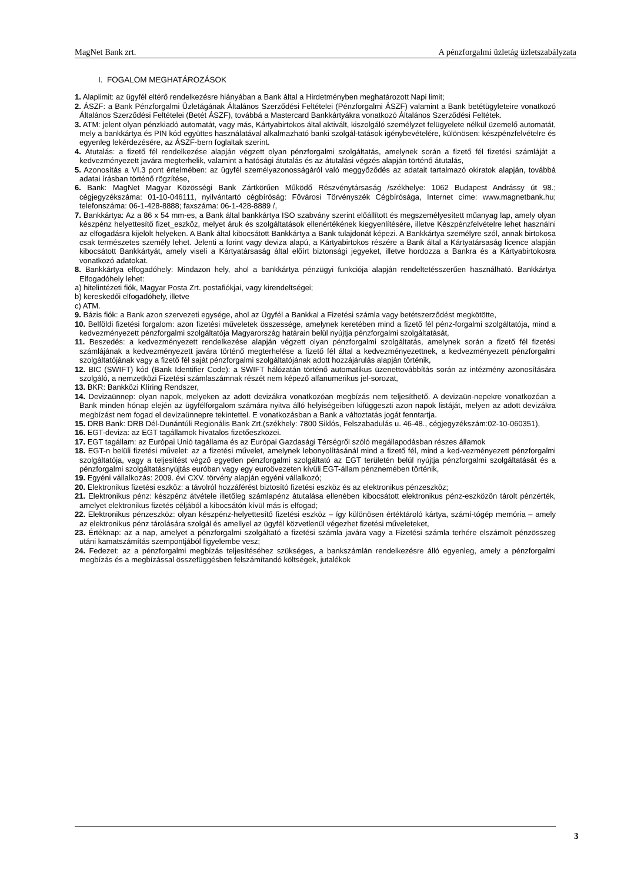MagNet Bank zrt. A pénzforgalmi üzletág üzletszabályzata
I. FOGALOM MEGHATÁROZÁSOK
1. Alaplimit: az ügyfél eltérő rendelkezésre hiányában a Bank által a Hirdetményben meghatározott Napi limit;
2. ÁSZF: a Bank Pénzforgalmi Üzletágának Általános Szerződési Feltételei (Pénzforgalmi ÁSZF) valamint a Bank betétügyleteire vonatkozó Általános Szerződési Feltételei (Betét ÁSZF), továbbá a Mastercard Bankkártyákra vonatkozó Általános Szerződési Feltétek.
3. ATM: jelent olyan pénzkiadó automatát, vagy más, Kártyabirtokos által aktivált, kiszolgáló személyzet felügyelete nélkül üzemelő automatát, mely a bankkártya és PIN kód együttes használatával alkalmazható banki szolgál-tatások igénybevételére, különösen: készpénzfelvételre és egyenleg lekérdezésére, az ÁSZF-bern foglaltak szerint.
4. Átutalás: a fizető fél rendelkezése alapján végzett olyan pénzforgalmi szolgáltatás, amelynek során a fizető fél fizetési számláját a kedvezményezett javára megterhelik, valamint a hatósági átutalás és az átutalási végzés alapján történő átutalás,
5. Azonosítás a VI.3 pont értelmében: az ügyfél személyazonosságáról való meggyőződés az adatait tartalmazó okiratok alapján, továbbá adatai írásban történő rögzítése,
6. Bank: MagNet Magyar Közösségi Bank Zártkörűen Működő Részvénytársaság /székhelye: 1062 Budapest Andrássy út 98.; cégjegyzékszáma: 01-10-046111, nyilvántartó cégbíróság: Fővárosi Törvényszék Cégbírósága, Internet címe: www.magnetbank.hu; telefonszáma: 06-1-428-8888; faxszáma: 06-1-428-8889 /,
7. Bankkártya: Az a 86 x 54 mm-es, a Bank által bankkártya ISO szabvány szerint előállított és megszemélyesített műanyag lap, amely olyan készpénz helyettesítő fizet_eszköz, melyet áruk és szolgáltatások ellenértékének kiegyenlítésére, illetve Készpénzfelvételre lehet használni az elfogadásra kijelölt helyeken. A Bank által kibocsátott Bankkártya a Bank tulajdonát képezi. A Bankkártya személyre szól, annak birtokosa csak természetes személy lehet. Jelenti a forint vagy deviza alapú, a Kártyabirtokos részére a Bank által a Kártyatársaság licence alapján kibocsátott Bankkártyát, amely viseli a Kártyatársaság által előírt biztonsági jegyeket, illetve hordozza a Bankra és a Kártyabirtokosra vonatkozó adatokat.
8. Bankkártya elfogadóhely: Mindazon hely, ahol a bankkártya pénzügyi funkciója alapján rendeltetésszerűen használható. Bankkártya Elfogadóhely lehet:
a) hitelintézeti fiók, Magyar Posta Zrt. postafiókjai, vagy kirendeltségei;
b) kereskedői elfogadóhely, illetve
c) ATM.
9. Bázis fiók: a Bank azon szervezeti egysége, ahol az Ügyfél a Bankkal a Fizetési számla vagy betétszerződést megkötötte,
10. Belföldi fizetési forgalom: azon fizetési műveletek összessége, amelynek keretében mind a fizető fél pénz-forgalmi szolgáltatója, mind a kedvezményezett pénzforgalmi szolgáltatója Magyarország határain belül nyújtja pénzforgalmi szolgáltatását,
11. Beszedés: a kedvezményezett rendelkezése alapján végzett olyan pénzforgalmi szolgáltatás, amelynek során a fizető fél fizetési számlájának a kedvezményezett javára történő megterhelése a fizető fél által a kedvezményezettnek, a kedvezményezett pénzforgalmi szolgáltatójának vagy a fizető fél saját pénzforgalmi szolgáltatójának adott hozzájárulás alapján történik,
12. BIC (SWIFT) kód (Bank Identifier Code): a SWIFT hálózatán történő automatikus üzenettovábbítás során az intézmény azonosítására szolgáló, a nemzetközi Fizetési számlaszámnak részét nem képező alfanumerikus jel-sorozat,
13. BKR: Bankközi Klíring Rendszer,
14. Devizaünnep: olyan napok, melyeken az adott devizákra vonatkozóan megbízás nem teljesíthető. A devizaün-nepekre vonatkozóan a Bank minden hónap elején az ügyfélforgalom számára nyitva álló helyiségeiben kifüggeszti azon napok listáját, melyen az adott devizákra megbízást nem fogad el devizaünnepre tekintettel. E vonatkozásban a Bank a változtatás jogát fenntartja.
15. DRB Bank: DRB Dél-Dunántúli Regionális Bank Zrt.(székhely: 7800 Siklós, Felszabadulás u. 46-48., cégjegyzékszám:02-10-060351),
16. EGT-deviza: az EGT tagállamok hivatalos fizetőeszközei.
17. EGT tagállam: az Európai Unió tagállama és az Európai Gazdasági Térségről szóló megállapodásban részes államok
18. EGT-n belüli fizetési művelet: az a fizetési művelet, amelynek lebonyolításánál mind a fizető fél, mind a ked-vezményezett pénzforgalmi szolgáltatója, vagy a teljesítést végző egyetlen pénzforgalmi szolgáltató az EGT területén belül nyújtja pénzforgalmi szolgáltatását és a pénzforgalmi szolgáltatásnyújtás euróban vagy egy euroövezeten kívüli EGT-állam pénznemében történik,
19. Egyéni vállalkozás: 2009. évi CXV. törvény alapján egyéni vállalkozó;
20. Elektronikus fizetési eszköz: a távolról hozzáférést biztosító fizetési eszköz és az elektronikus pénzeszköz;
21. Elektronikus pénz: készpénz átvétele illetőleg számlapénz átutalása ellenében kibocsátott elektronikus pénz-eszközön tárolt pénzérték, amelyet elektronikus fizetés céljából a kibocsátón kívül más is elfogad;
22. Elektronikus pénzeszköz: olyan készpénz-helyettesítő fizetési eszköz – így különösen értéktároló kártya, számí-tógép memória – amely az elektronikus pénz tárolására szolgál és amellyel az ügyfél közvetlenül végezhet fizetési műveleteket,
23. Értéknap: az a nap, amelyet a pénzforgalmi szolgáltató a fizetési számla javára vagy a Fizetési számla terhére elszámolt pénzösszeg utáni kamatszámítás szempontjából figyelembe vesz;
24. Fedezet: az a pénzforgalmi megbízás teljesítéséhez szükséges, a bankszámlán rendelkezésre álló egyenleg, amely a pénzforgalmi megbízás és a megbízással összefüggésben felszámítandó költségek, jutalékok
3